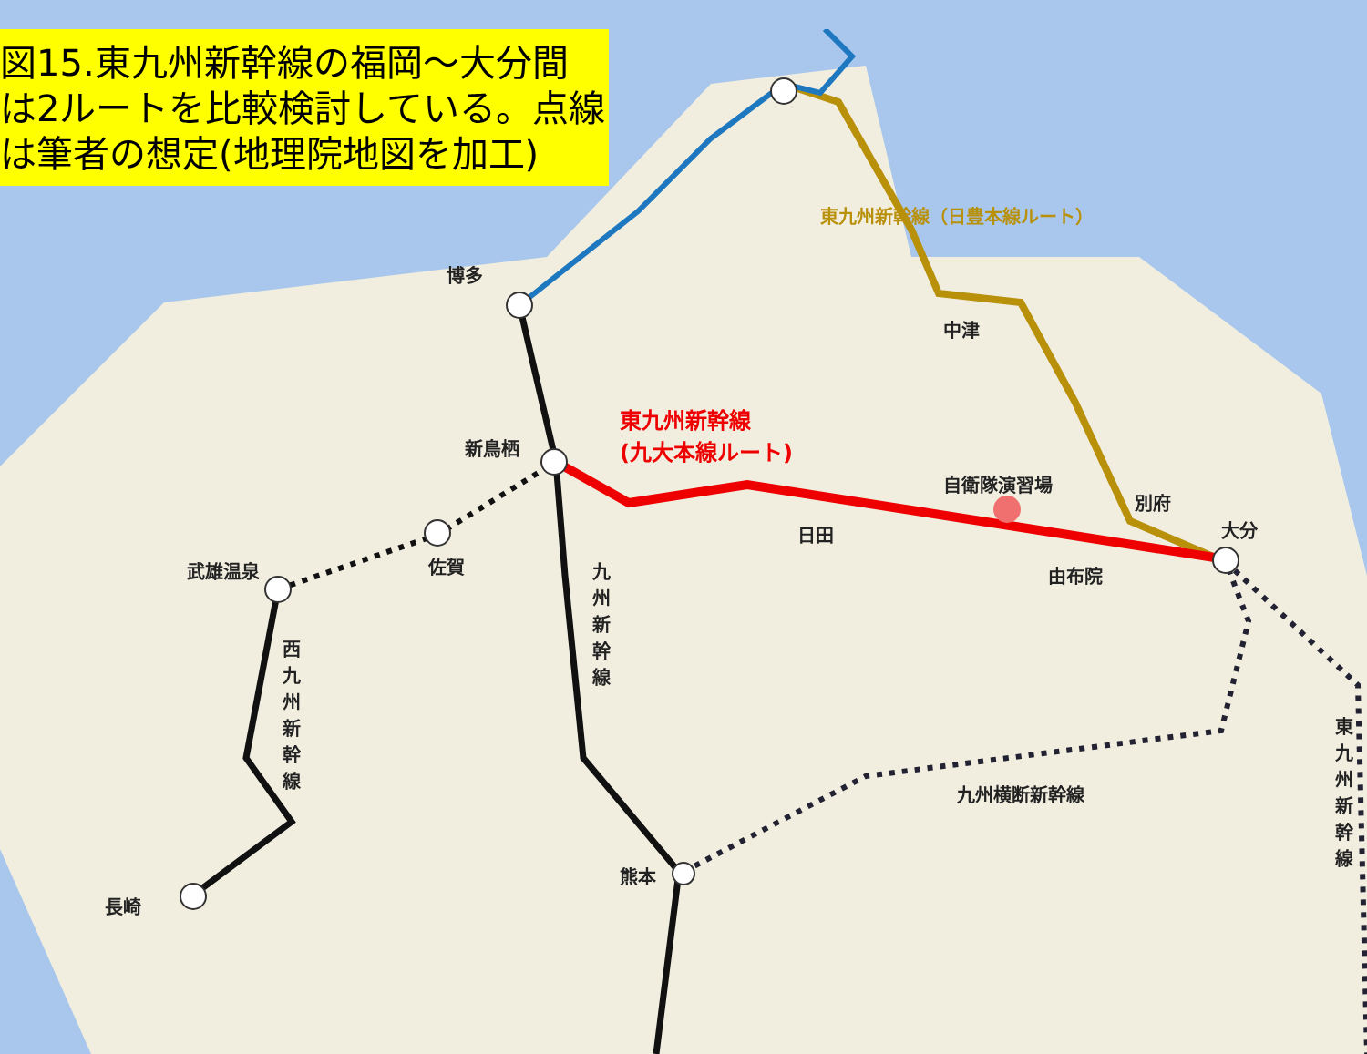図15.東九州新幹線の福岡～大分間
は2ルートを比較検討している。点線
は筆者の想定(地理院地図を加工)
博多
中津
東九州新幹線（日豊本線ルート）
東九州新幹線
(九大本線ルート)
新鳥栖
自衛隊演習場
別府
大分
日田
佐賀
武雄温泉 由布院
九州新幹線
西九州新幹線
九州横断新幹線
東九州新幹線
熊本
長崎